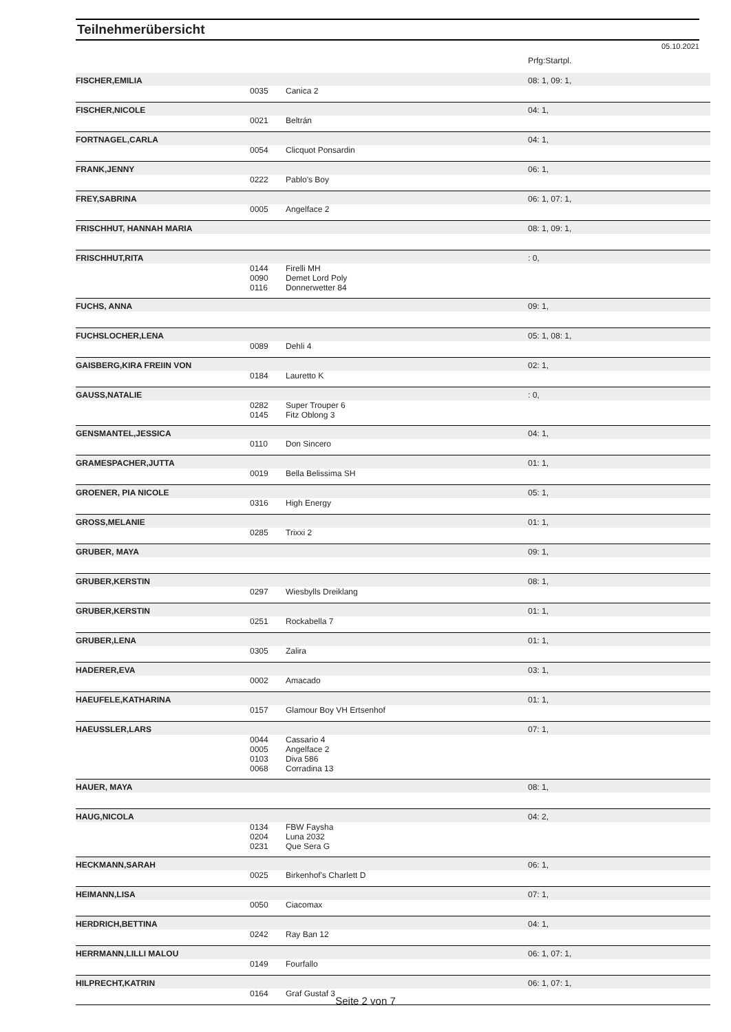Teilnehmerübersicht
05.10.2021
| | | | Prfg:Startpl. |
| FISCHER,EMILIA | | | 08: 1, 09: 1, |
| | 0035 | Canica 2 | |
| FISCHER,NICOLE | | | 04: 1, |
| | 0021 | Beltrán | |
| FORTNAGEL,CARLA | | | 04: 1, |
| | 0054 | Clicquot Ponsardin | |
| FRANK,JENNY | | | 06: 1, |
| | 0222 | Pablo's Boy | |
| FREY,SABRINA | | | 06: 1, 07: 1, |
| | 0005 | Angelface 2 | |
| FRISCHHUT, HANNAH MARIA | | | 08: 1, 09: 1, |
| FRISCHHUT,RITA | | | : 0, |
| | 0144 0090 0116 | Firelli MH Demet Lord Poly Donnerwetter 84 | |
| FUCHS, ANNA | | | 09: 1, |
| FUCHSLOCHER,LENA | | | 05: 1, 08: 1, |
| | 0089 | Dehli 4 | |
| GAISBERG,KIRA FREIIN VON | | | 02: 1, |
| | 0184 | Lauretto K | |
| GAUSS,NATALIE | | | : 0, |
| | 0282 0145 | Super Trouper 6 Fitz Oblong 3 | |
| GENSMANTEL,JESSICA | | | 04: 1, |
| | 0110 | Don Sincero | |
| GRAMESPACHER,JUTTA | | | 01: 1, |
| | 0019 | Bella Belissima SH | |
| GROENER, PIA NICOLE | | | 05: 1, |
| | 0316 | High Energy | |
| GROSS,MELANIE | | | 01: 1, |
| | 0285 | Trixxi 2 | |
| GRUBER, MAYA | | | 09: 1, |
| GRUBER,KERSTIN | | | 08: 1, |
| | 0297 | Wiesbylls Dreiklang | |
| GRUBER,KERSTIN | | | 01: 1, |
| | 0251 | Rockabella 7 | |
| GRUBER,LENA | | | 01: 1, |
| | 0305 | Zalira | |
| HADERER,EVA | | | 03: 1, |
| | 0002 | Amacado | |
| HAEUFELE,KATHARINA | | | 01: 1, |
| | 0157 | Glamour Boy VH Ertsenhof | |
| HAEUSSLER,LARS | | | 07: 1, |
| | 0044 0005 0103 0068 | Cassario 4 Angelface 2 Diva 586 Corradina 13 | |
| HAUER, MAYA | | | 08: 1, |
| HAUG,NICOLA | | | 04: 2, |
| | 0134 0204 0231 | FBW Faysha Luna 2032 Que Sera G | |
| HECKMANN,SARAH | | | 06: 1, |
| | 0025 | Birkenhof's Charlett D | |
| HEIMANN,LISA | | | 07: 1, |
| | 0050 | Ciacomax | |
| HERDRICH,BETTINA | | | 04: 1, |
| | 0242 | Ray Ban 12 | |
| HERRMANN,LILLI MALOU | | | 06: 1, 07: 1, |
| | 0149 | Fourfallo | |
| HILPRECHT,KATRIN | | | 06: 1, 07: 1, |
| | 0164 | Graf Gustaf 3 | |
Seite 2 von 7